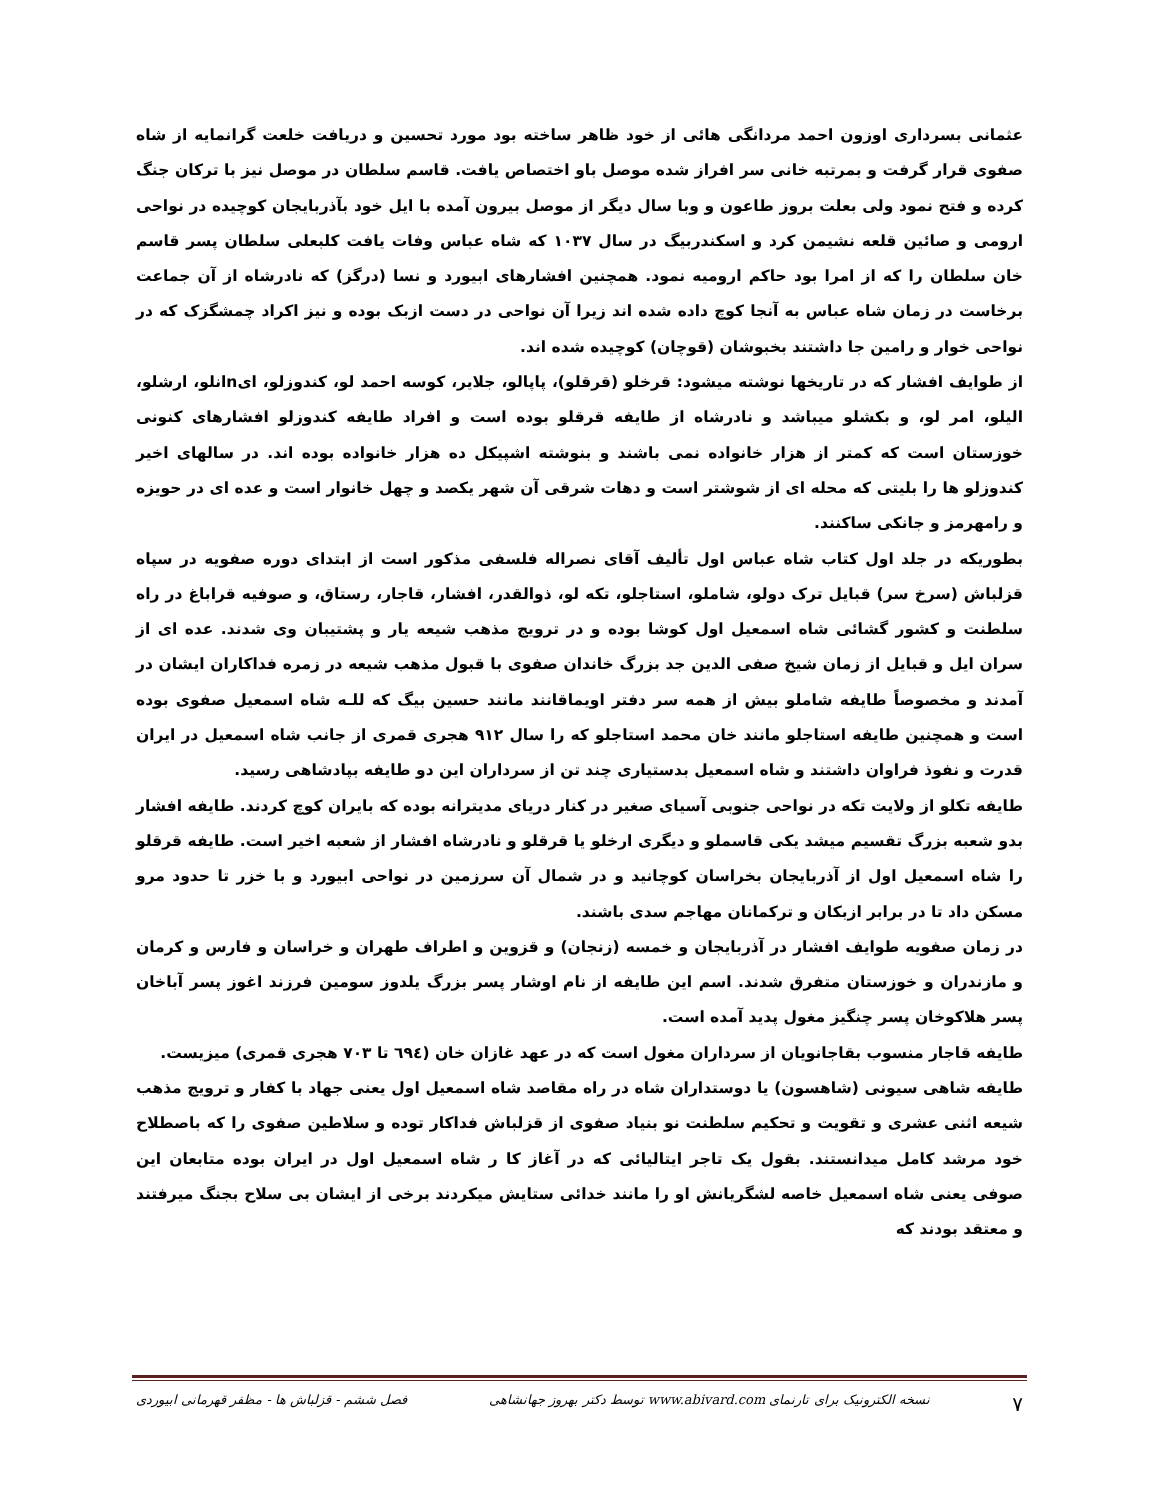عثمانی بسرداری اوزون احمد مردانگی هائی از خود ظاهر ساخته بود مورد تحسین و دریافت خلعت گرانمایه از شاه صفوی قرار گرفت و بمرتبه خانی سر افراز شده موصل باو اختصاص یافت. قاسم سلطان در موصل نیز با ترکان جنگ کرده و فتح نمود ولی بعلت بروز طاعون و وبا سال دیگر از موصل بیرون آمده با ایل خود بآذربایجان کوچیده در نواحی ارومی و صائین قلعه نشیمن کرد و اسکندربیگ در سال ۱۰۳۷ که شاه عباس وفات یافت کلبعلی سلطان پسر قاسم خان سلطان را که از امرا بود حاکم ارومیه نمود. همچنین افشارهای ابیورد و نسا (درگز) که نادرشاه از آن جماعت برخاست در زمان شاه عباس به آنجا کوچ داده شده اند زیرا آن نواحی در دست ازبک بوده و نیز اکراد چمشگزک که در نواحی خوار و رامین جا داشتند بخبوشان (قوچان) کوچیده شده اند.
از طوایف افشار که در تاریخها نوشته میشود: قرخلو (قرقلو)، پاپالو، جلایر، کوسه احمد لو، کندوزلو، ایnانلو، ارشلو، الیلو، امر لو، و بکشلو میباشد و نادرشاه از طایفه قرقلو بوده است و افراد طایفه کندوزلو افشارهای کنونی خوزستان است که کمتر از هزار خانواده نمی باشند و بنوشته اشپیکل ده هزار خانواده بوده اند. در سالهای اخیر کندوزلو ها را بلیتی که محله ای از شوشتر است و دهات شرقی آن شهر یکصد و چهل خانوار است و عده ای در حویزه و رامهرمز و جانکی ساکنند.
بطوریکه در جلد اول کتاب شاه عباس اول تألیف آقای نصراله فلسفی مذکور است از ابتدای دوره صفویه در سپاه قزلباش (سرخ سر) قبایل ترک دولو، شاملو، استاجلو، تکه لو، ذوالقدر، افشار، قاجار، رستاق، و صوفیه قراباغ در راه سلطنت و کشور گشائی شاه اسمعیل اول کوشا بوده و در ترویج مذهب شیعه یار و پشتیبان وی شدند. عده ای از سران ایل و قبایل از زمان شیخ صفی الدین جد بزرگ خاندان صفوی با قبول مذهب شیعه در زمره فداکاران ایشان در آمدند و مخصوصاً طایفه شاملو بیش از همه سر دفتر اویماقانند مانند حسین بیگ که للـه شاه اسمعیل صفوی بوده است و همچنین طایفه استاجلو مانند خان محمد استاجلو که را سال ۹۱۲ هجری قمری از جانب شاه اسمعیل در ایران قدرت و نفوذ فراوان داشتند و شاه اسمعیل بدستیاری چند تن از سرداران این دو طایفه بپادشاهی رسید.
طایفه تکلو از ولایت تکه در نواحی جنوبی آسیای صغیر در کنار دریای مدیترانه بوده که بایران کوچ کردند. طایفه افشار بدو شعبه بزرگ تقسیم میشد یکی قاسملو و دیگری ارخلو یا قرقلو و نادرشاه افشار از شعبه اخیر است. طایفه قرقلو را شاه اسمعیل اول از آذربایجان بخراسان کوچانید و در شمال آن سرزمین در نواحی ابیورد و با خزر تا حدود مرو مسکن داد تا در برابر ازبکان و ترکمانان مهاجم سدی باشند.
در زمان صفویه طوایف افشار در آذربایجان و خمسه (زنجان) و قزوین و اطراف طهران و خراسان و فارس و کرمان و مازندران و خوزستان متفرق شدند. اسم این طایفه از نام اوشار پسر بزرگ یلدوز سومین فرزند اغوز پسر آباخان پسر هلاکوخان پسر چنگیز مغول پدید آمده است.
طایفه قاجار منسوب بقاجانویان از سرداران مغول است که در عهد غازان خان (٦٩٤ تا ۷۰۳ هجری قمری) میزیست.
طایفه شاهی سیونی (شاهسون) یا دوستداران شاه در راه مقاصد شاه اسمعیل اول یعنی جهاد با کفار و ترویج مذهب شیعه اثنی عشری و تقویت و تحکیم سلطنت نو بنیاد صفوی از قزلباش فداکار توده و سلاطین صفوی را که باصطلاح خود مرشد کامل میدانستند. بقول یک تاجر ایتالیائی که در آغاز کا ر شاه اسمعیل اول در ایران بوده متابعان این صوفی یعنی شاه اسمعیل خاصه لشگریانش او را مانند خدائی ستایش میکردند برخی از ایشان بی سلاح بجنگ میرفتند و معتقد بودند که
۷ نسخه الکترونیک برای تارنمای www.abivard.com توسط دکتر بهروز جهانشاهی فصل ششم - قزلباش ها - مظفر قهرمانی ابیوردی